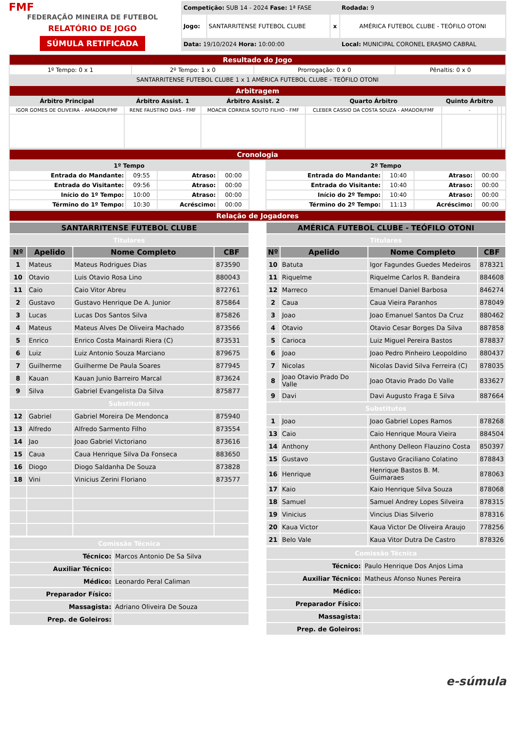FMF
FEDERAÇÃO MINEIRA DE FUTEBOL
RELATÓRIO DE JOGO
SÚMULA RETIFICADA
| Competição: SUB 14 - 2024 Fase: 1ª FASE | | | Rodada: 9 |
| Jogo: | SANTARRITENSE FUTEBOL CLUBE | x | AMÉRICA FUTEBOL CLUBE - TEÓFILO OTONI |
| Data: 19/10/2024 Hora: 10:00:00 | | | Local: MUNICIPAL CORONEL ERASMO CABRAL |
| Resultado do Jogo | | | |
| 1º Tempo: 0 x 1 | 2º Tempo: 1 x 0 | Prorrogação: 0 x 0 | Pênaltis: 0 x 0 |
| SANTARRITENSE FUTEBOL CLUBE 1 x 1 AMÉRICA FUTEBOL CLUBE - TEÓFILO OTONI | | | |
| Arbitragem | | | | | | |
| Árbitro Principal | Árbitro Assist. 1 | Árbitro Assist. 2 | Quarto Árbitro | Quinto Árbitro | | |
| IGOR GOMES DE OLIVEIRA - AMADOR/FMF | RENE FAUSTINO DIAS - FMF | MOACIR CORREIA SOUTO FILHO - FMF | CLEBER CASSIO DA COSTA SOUZA - AMADOR/FMF | - | | |
| Cronologia |
| 1º Tempo | | | |
| --- | --- | --- | --- |
| Entrada do Mandante: | 09:55 | Atraso: | 00:00 |
| Entrada do Visitante: | 09:56 | Atraso: | 00:00 |
| Início do 1º Tempo: | 10:00 | Atraso: | 00:00 |
| Término do 1º Tempo: | 10:30 | Acréscimo: | 00:00 |
| 2º Tempo | | | |
| --- | --- | --- | --- |
| Entrada do Mandante: | 10:40 | Atraso: | 00:00 |
| Entrada do Visitante: | 10:40 | Atraso: | 00:00 |
| Início do 2º Tempo: | 10:40 | Atraso: | 00:00 |
| Término do 2º Tempo: | 11:13 | Acréscimo: | 00:00 |
| Relação de Jogadores |
| SANTARRITENSE FUTEBOL CLUBE | | | |
| --- | --- | --- | --- |
| Titulares | | | |
| Nº | Apelido | Nome Completo | CBF |
| 1 | Mateus | Mateus Rodrigues Dias | 873590 |
| 10 | Otavio | Luis Otavio Rosa Lino | 880043 |
| 11 | Caio | Caio Vitor Abreu | 872761 |
| 2 | Gustavo | Gustavo Henrique De A. Junior | 875864 |
| 3 | Lucas | Lucas Dos Santos Silva | 875826 |
| 4 | Mateus | Mateus Alves De Oliveira Machado | 873566 |
| 5 | Enrico | Enrico Costa Mainardi Riera (C) | 873531 |
| 6 | Luiz | Luiz Antonio Souza Marciano | 879675 |
| 7 | Guilherme | Guilherme De Paula Soares | 877945 |
| 8 | Kauan | Kauan Junio Barreiro Marcal | 873624 |
| 9 | Silva | Gabriel Evangelista Da Silva | 875877 |
| Substitutos | | | |
| 12 | Gabriel | Gabriel Moreira De Mendonca | 875940 |
| 13 | Alfredo | Alfredo Sarmento Filho | 873554 |
| 14 | Jao | Joao Gabriel Victoriano | 873616 |
| 15 | Caua | Caua Henrique Silva Da Fonseca | 883650 |
| 16 | Diogo | Diogo Saldanha De Souza | 873828 |
| 18 | Vini | Vinicius Zerini Floriano | 873577 |
| Comissão Técnica | |
| Técnico: | Marcos Antonio De Sa Silva |
| Auxiliar Técnico: | |
| Médico: | Leonardo Peral Caliman |
| Preparador Físico: | |
| Massagista: | Adriano Oliveira De Souza |
| Prep. de Goleiros: | |
| AMÉRICA FUTEBOL CLUBE - TEÓFILO OTONI | | | |
| --- | --- | --- | --- |
| Titulares | | | |
| Nº | Apelido | Nome Completo | CBF |
| 10 | Batuta | Igor Fagundes Guedes Medeiros | 878321 |
| 11 | Riquelme | Riquelme Carlos R. Bandeira | 884608 |
| 12 | Marreco | Emanuel Daniel Barbosa | 846274 |
| 2 | Caua | Caua Vieira Paranhos | 878049 |
| 3 | Joao | Joao Emanuel Santos Da Cruz | 880462 |
| 4 | Otavio | Otavio Cesar Borges Da Silva | 887858 |
| 5 | Carioca | Luiz Miguel Pereira Bastos | 878837 |
| 6 | Joao | Joao Pedro Pinheiro Leopoldino | 880437 |
| 7 | Nicolas | Nicolas David Silva Ferreira (C) | 878035 |
| 8 | Joao Otavio Prado Do Valle | Joao Otavio Prado Do Valle | 833627 |
| 9 | Davi | Davi Augusto Fraga E Silva | 887664 |
| Substitutos | | | |
| 1 | Joao | Joao Gabriel Lopes Ramos | 878268 |
| 13 | Caio | Caio Henrique Moura Vieira | 884504 |
| 14 | Anthony | Anthony Delleon Flauzino Costa | 850397 |
| 15 | Gustavo | Gustavo Graciliano Colatino | 878843 |
| 16 | Henrique | Henrique Bastos B. M. Guimaraes | 878063 |
| 17 | Kaio | Kaio Henrique Silva Souza | 878068 |
| 18 | Samuel | Samuel Andrey Lopes Silveira | 878315 |
| 19 | Vinicius | Vincius Dias Silverio | 878316 |
| 20 | Kaua Victor | Kaua Victor De Oliveira Araujo | 778256 |
| 21 | Belo Vale | Kaua Vitor Dutra De Castro | 878326 |
| Comissão Técnica | |
| Técnico: | Paulo Henrique Dos Anjos Lima |
| Auxiliar Técnico: | Matheus Afonso Nunes Pereira |
| Médico: | |
| Preparador Físico: | |
| Massagista: | |
| Prep. de Goleiros: | |
e-súmula